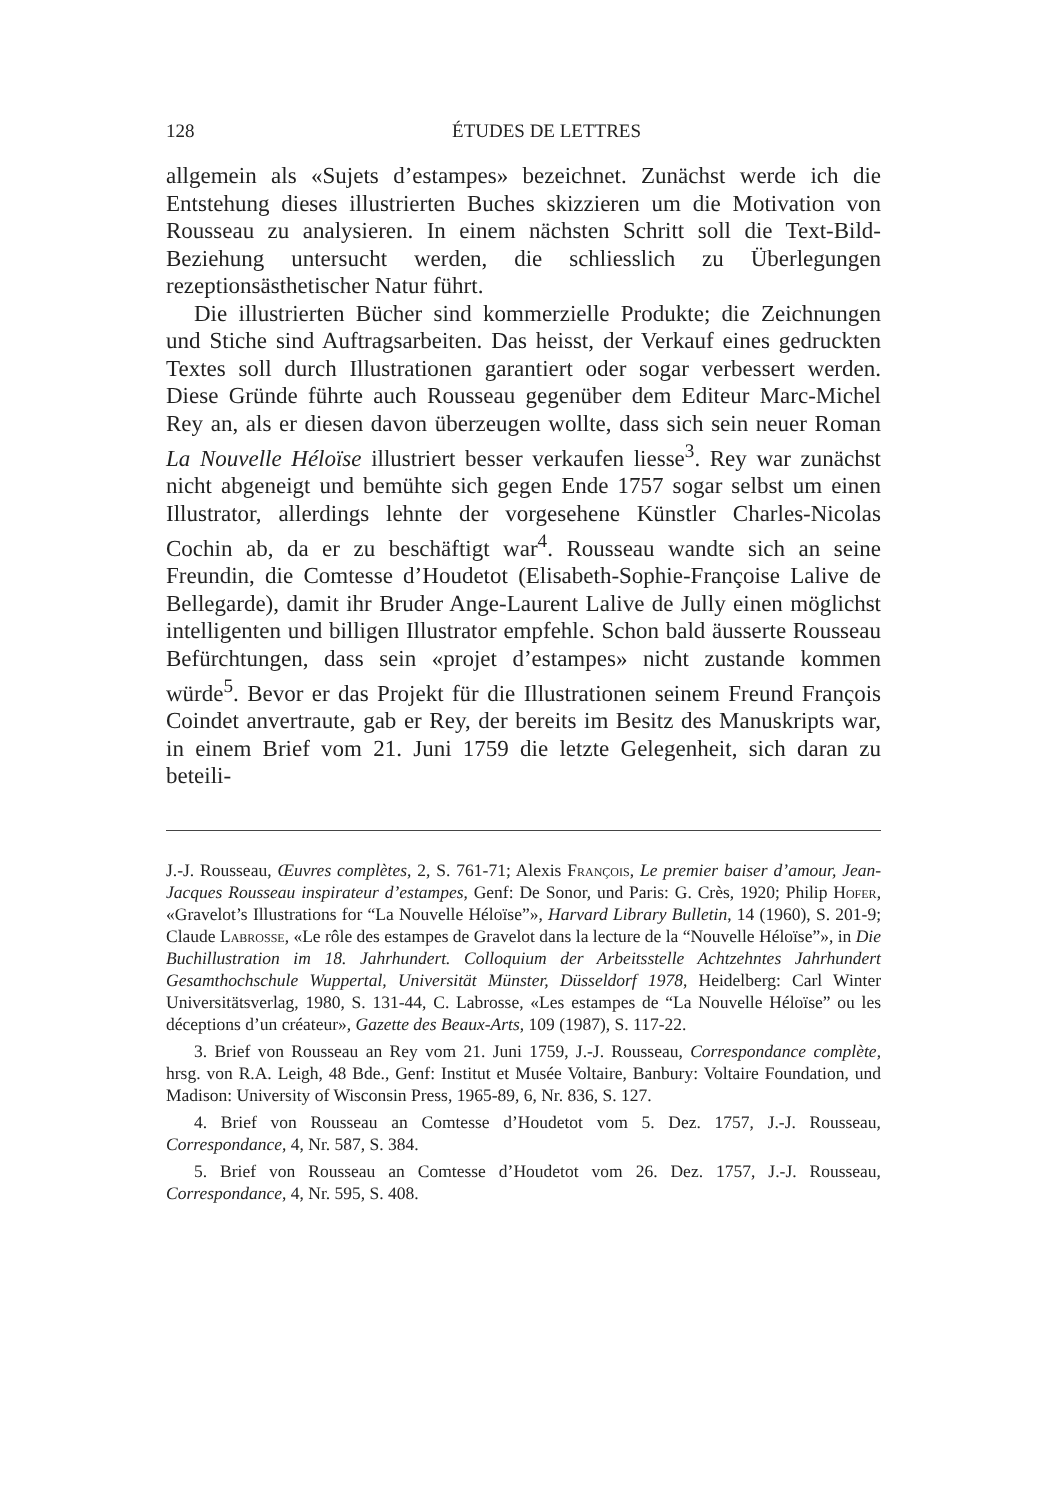128 ÉTUDES DE LETTRES
allgemein als «Sujets d’estampes» bezeichnet. Zunächst werde ich die Entstehung dieses illustrierten Buches skizzieren um die Motivation von Rousseau zu analysieren. In einem nächsten Schritt soll die Text-Bild-Beziehung untersucht werden, die schliesslich zu Überlegungen rezeptionsästhetischer Natur führt.
Die illustrierten Bücher sind kommerzielle Produkte; die Zeichnungen und Stiche sind Auftragsarbeiten. Das heisst, der Verkauf eines gedruckten Textes soll durch Illustrationen garantiert oder sogar verbessert werden. Diese Gründe führte auch Rousseau gegenüber dem Editeur Marc-Michel Rey an, als er diesen davon überzeugen wollte, dass sich sein neuer Roman La Nouvelle Héloïse illustriert besser verkaufen liesse<sup>3</sup>. Rey war zunächst nicht abgeneigt und bemühte sich gegen Ende 1757 sogar selbst um einen Illustrator, allerdings lehnte der vorgesehene Künstler Charles-Nicolas Cochin ab, da er zu beschäftigt war<sup>4</sup>. Rousseau wandte sich an seine Freundin, die Comtesse d’Houdetot (Elisabeth-Sophie-Françoise Lalive de Bellegarde), damit ihr Bruder Ange-Laurent Lalive de Jully einen möglichst intelligenten und billigen Illustrator empfehle. Schon bald äusserte Rousseau Befürchtungen, dass sein «projet d’estampes» nicht zustande kommen würde<sup>5</sup>. Bevor er das Projekt für die Illustrationen seinem Freund François Coindet anvertraute, gab er Rey, der bereits im Besitz des Manuskripts war, in einem Brief vom 21. Juni 1759 die letzte Gelegenheit, sich daran zu beteili-
J.-J. Rousseau, Œuvres complètes, 2, S. 761-71; Alexis François, Le premier baiser d’amour, Jean-Jacques Rousseau inspirateur d’estampes, Genf: De Sonor, und Paris: G. Crès, 1920; Philip Hofer, «Gravelot’s Illustrations for “La Nouvelle Héloïse”», Harvard Library Bulletin, 14 (1960), S. 201-9; Claude Labrosse, «Le rôle des estampes de Gravelot dans la lecture de la “Nouvelle Héloïse”», in Die Buchillustration im 18. Jahrhundert. Colloquium der Arbeitsstelle Achtzehntes Jahrhundert Gesamthochschule Wuppertal, Universität Münster, Düsseldorf 1978, Heidelberg: Carl Winter Universitätsverlag, 1980, S. 131-44, C. Labrosse, «Les estampes de “La Nouvelle Héloïse” ou les déceptions d’un créateur», Gazette des Beaux-Arts, 109 (1987), S. 117-22.
3. Brief von Rousseau an Rey vom 21. Juni 1759, J.-J. Rousseau, Correspondance complète, hrsg. von R.A. Leigh, 48 Bde., Genf: Institut et Musée Voltaire, Banbury: Voltaire Foundation, und Madison: University of Wisconsin Press, 1965-89, 6, Nr. 836, S. 127.
4. Brief von Rousseau an Comtesse d’Houdetot vom 5. Dez. 1757, J.-J. Rousseau, Correspondance, 4, Nr. 587, S. 384.
5. Brief von Rousseau an Comtesse d’Houdetot vom 26. Dez. 1757, J.-J. Rousseau, Correspondance, 4, Nr. 595, S. 408.